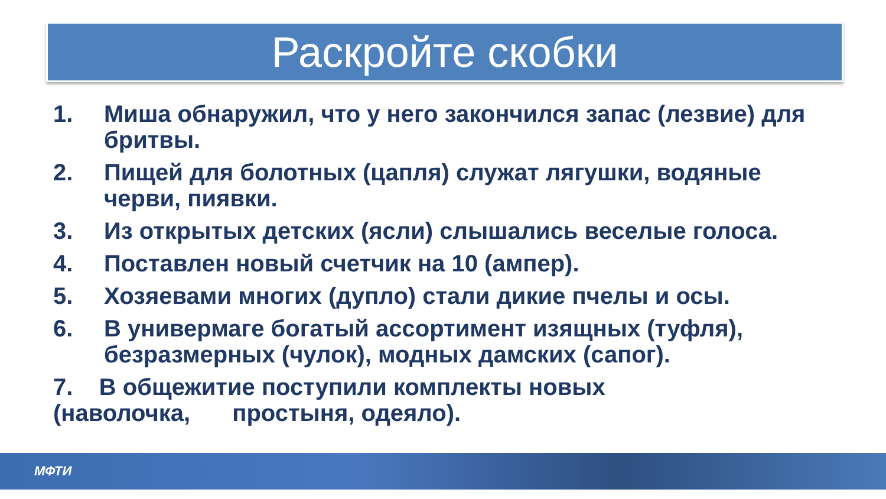Раскройте скобки
1. Миша обнаружил, что у него закончился запас (лезвие) для бритвы.
2. Пищей для болотных (цапля) служат лягушки, водяные черви, пиявки.
3. Из открытых детских (ясли) слышались веселые голоса.
4. Поставлен новый счетчик на 10 (ампер).
5. Хозяевами многих (дупло) стали дикие пчелы и осы.
6. В универмаге богатый ассортимент изящных (туфля), безразмерных (чулок), модных дамских (сапог).
7. В общежитие поступили комплекты новых (наволочка, простыня, одеяло).
МФТИ